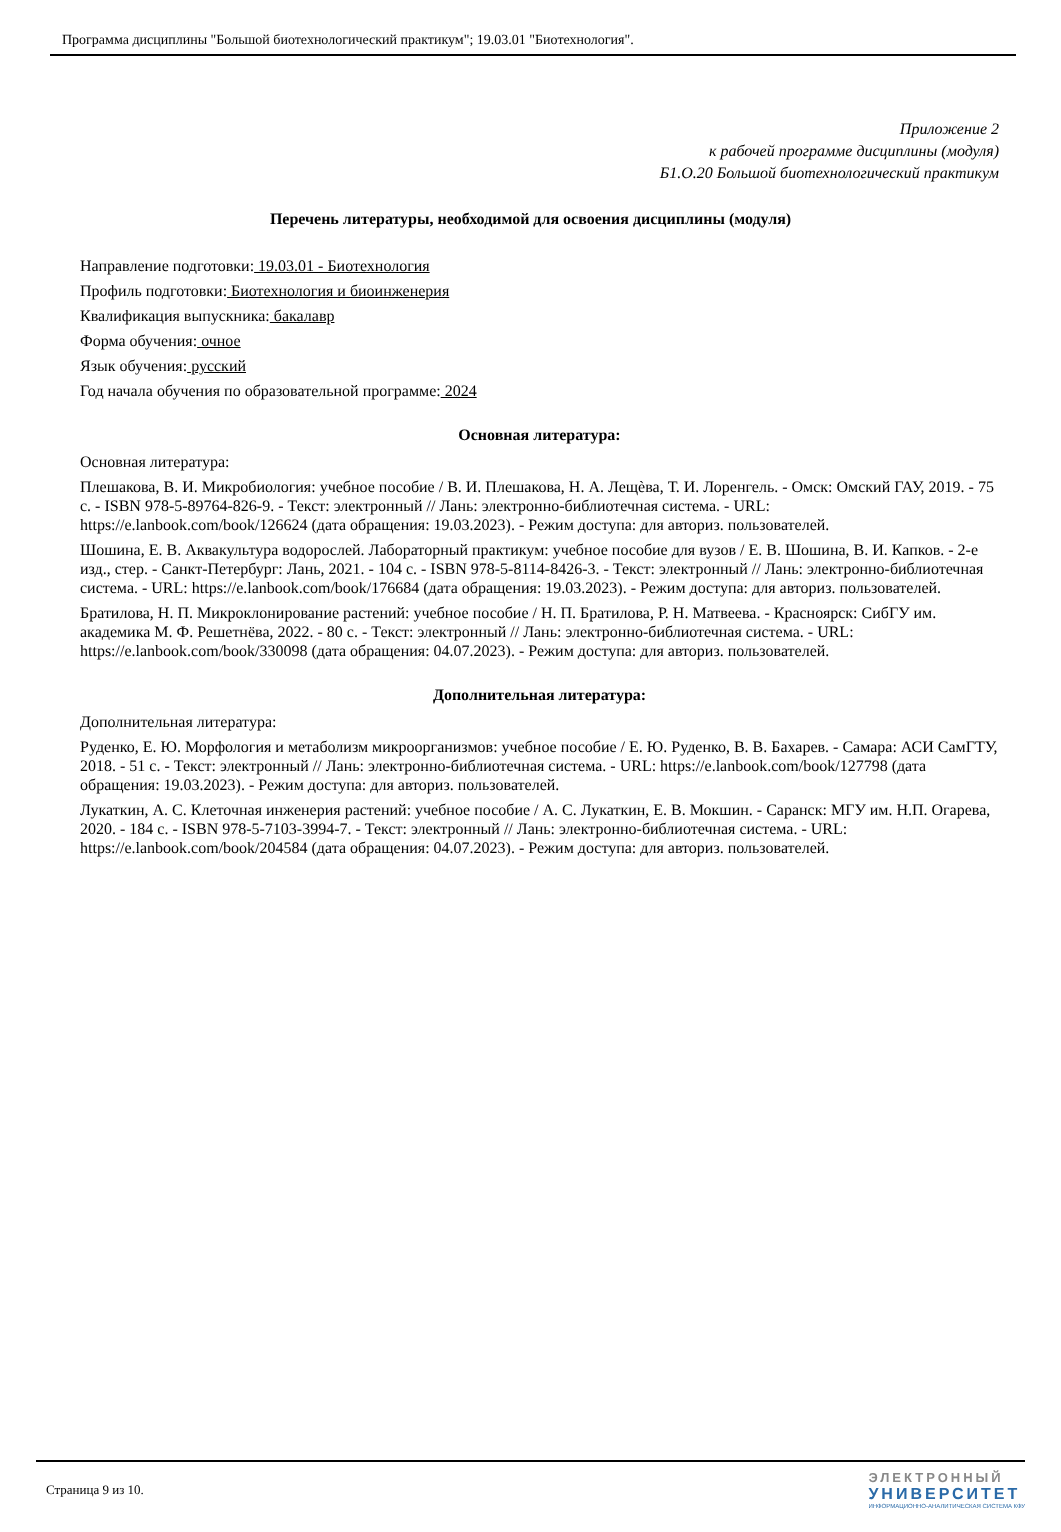Программа дисциплины "Большой биотехнологический практикум"; 19.03.01 "Биотехнология".
Приложение 2
к рабочей программе дисциплины (модуля)
Б1.О.20 Большой биотехнологический практикум
Перечень литературы, необходимой для освоения дисциплины (модуля)
Направление подготовки: 19.03.01 - Биотехнология
Профиль подготовки: Биотехнология и биоинженерия
Квалификация выпускника: бакалавр
Форма обучения: очное
Язык обучения: русский
Год начала обучения по образовательной программе: 2024
Основная литература:
Основная литература:
Плешакова, В. И. Микробиология: учебное пособие / В. И. Плешакова, Н. А. Лещѐва, Т. И. Лоренгель. - Омск: Омский ГАУ, 2019. - 75 с. - ISBN 978-5-89764-826-9. - Текст: электронный // Лань: электронно-библиотечная система. - URL: https://e.lanbook.com/book/126624 (дата обращения: 19.03.2023). - Режим доступа: для авториз. пользователей.
Шошина, Е. В. Аквакультура водорослей. Лабораторный практикум: учебное пособие для вузов / Е. В. Шошина, В. И. Капков. - 2-е изд., стер. - Санкт-Петербург: Лань, 2021. - 104 с. - ISBN 978-5-8114-8426-3. - Текст: электронный // Лань: электронно-библиотечная система. - URL: https://e.lanbook.com/book/176684 (дата обращения: 19.03.2023). - Режим доступа: для авториз. пользователей.
Братилова, Н. П. Микроклонирование растений: учебное пособие / Н. П. Братилова, Р. Н. Матвеева. - Красноярск: СибГУ им. академика М. Ф. Решетнёва, 2022. - 80 с. - Текст: электронный // Лань: электронно-библиотечная система. - URL: https://e.lanbook.com/book/330098 (дата обращения: 04.07.2023). - Режим доступа: для авториз. пользователей.
Дополнительная литература:
Дополнительная литература:
Руденко, Е. Ю. Морфология и метаболизм микроорганизмов: учебное пособие / Е. Ю. Руденко, В. В. Бахарев. - Самара: АСИ СамГТУ, 2018. - 51 с. - Текст: электронный // Лань: электронно-библиотечная система. - URL: https://e.lanbook.com/book/127798 (дата обращения: 19.03.2023). - Режим доступа: для авториз. пользователей.
Лукаткин, А. С. Клеточная инженерия растений: учебное пособие / А. С. Лукаткин, Е. В. Мокшин. - Саранск: МГУ им. Н.П. Огарева, 2020. - 184 с. - ISBN 978-5-7103-3994-7. - Текст: электронный // Лань: электронно-библиотечная система. - URL: https://e.lanbook.com/book/204584 (дата обращения: 04.07.2023). - Режим доступа: для авториз. пользователей.
Страница 9 из 10.
ЭЛЕКТРОННЫЙ
УНИВЕРСИТЕТ
ИНФОРМАЦИОННО-АНАЛИТИЧЕСКАЯ СИСТЕМА КФУ